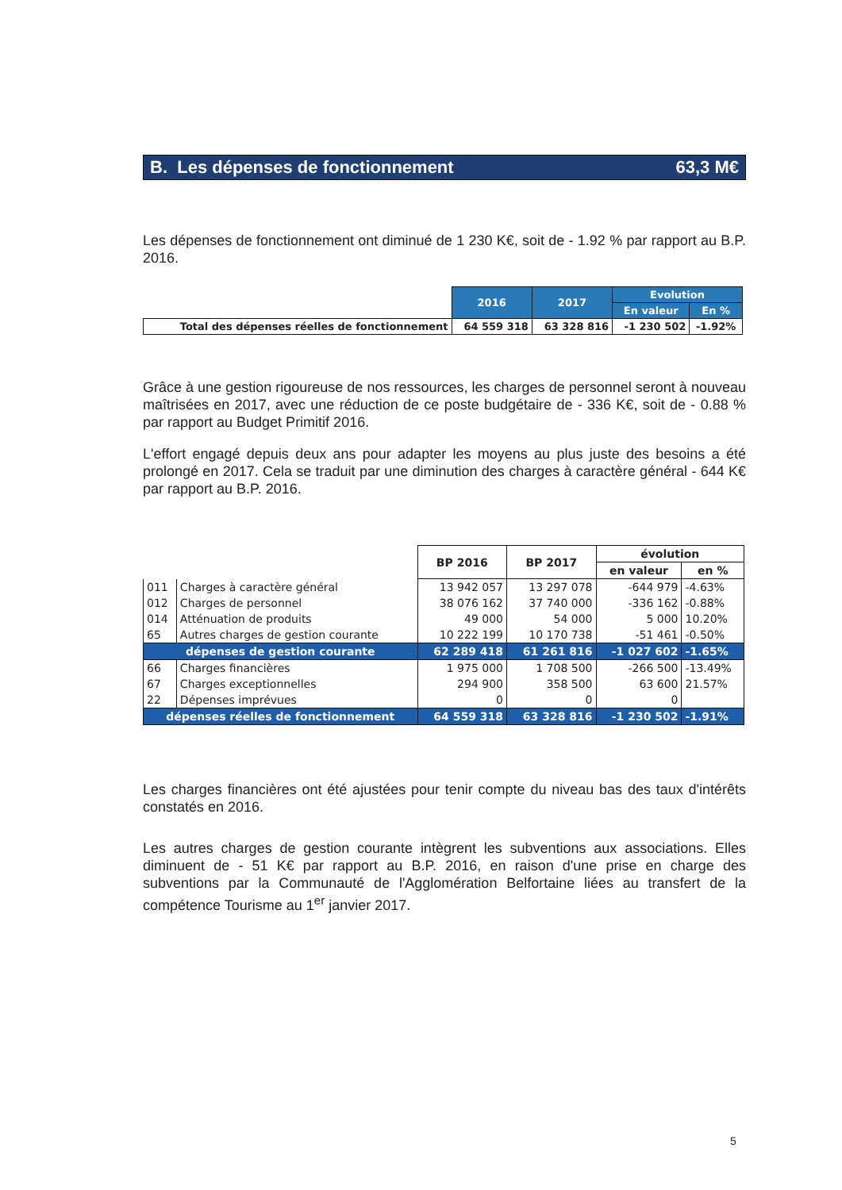B. Les dépenses de fonctionnement 63,3 M€
Les dépenses de fonctionnement ont diminué de 1 230 K€, soit de - 1.92 % par rapport au B.P. 2016.
| | 2016 | 2017 | Evolution | |
| | | | En valeur | En % |
| Total des dépenses réelles de fonctionnement | 64 559 318 | 63 328 816 | -1 230 502 | -1.92% |
Grâce à une gestion rigoureuse de nos ressources, les charges de personnel seront à nouveau maîtrisées en 2017, avec une réduction de ce poste budgétaire de - 336 K€, soit de - 0.88 % par rapport au Budget Primitif 2016.
L'effort engagé depuis deux ans pour adapter les moyens au plus juste des besoins a été prolongé en 2017. Cela se traduit par une diminution des charges à caractère général - 644 K€ par rapport au B.P. 2016.
| | | BP 2016 | BP 2017 | évolution | |
| | | | | en valeur | en % |
| 011 | Charges à caractère général | 13 942 057 | 13 297 078 | -644 979 | -4.63% |
| 012 | Charges de personnel | 38 076 162 | 37 740 000 | -336 162 | -0.88% |
| 014 | Atténuation de produits | 49 000 | 54 000 | 5 000 | 10.20% |
| 65 | Autres charges de gestion courante | 10 222 199 | 10 170 738 | -51 461 | -0.50% |
| dépenses de gestion courante | | 62 289 418 | 61 261 816 | -1 027 602 | -1.65% |
| 66 | Charges financières | 1 975 000 | 1 708 500 | -266 500 | -13.49% |
| 67 | Charges exceptionnelles | 294 900 | 358 500 | 63 600 | 21.57% |
| 22 | Dépenses imprévues | 0 | 0 | 0 | |
| dépenses réelles de fonctionnement | | 64 559 318 | 63 328 816 | -1 230 502 | -1.91% |
Les charges financières ont été ajustées pour tenir compte du niveau bas des taux d'intérêts constatés en 2016.
Les autres charges de gestion courante intègrent les subventions aux associations. Elles diminuent de - 51 K€ par rapport au B.P. 2016, en raison d'une prise en charge des subventions par la Communauté de l'Agglomération Belfortaine liées au transfert de la compétence Tourisme au 1<sup>er</sup> janvier 2017.
5